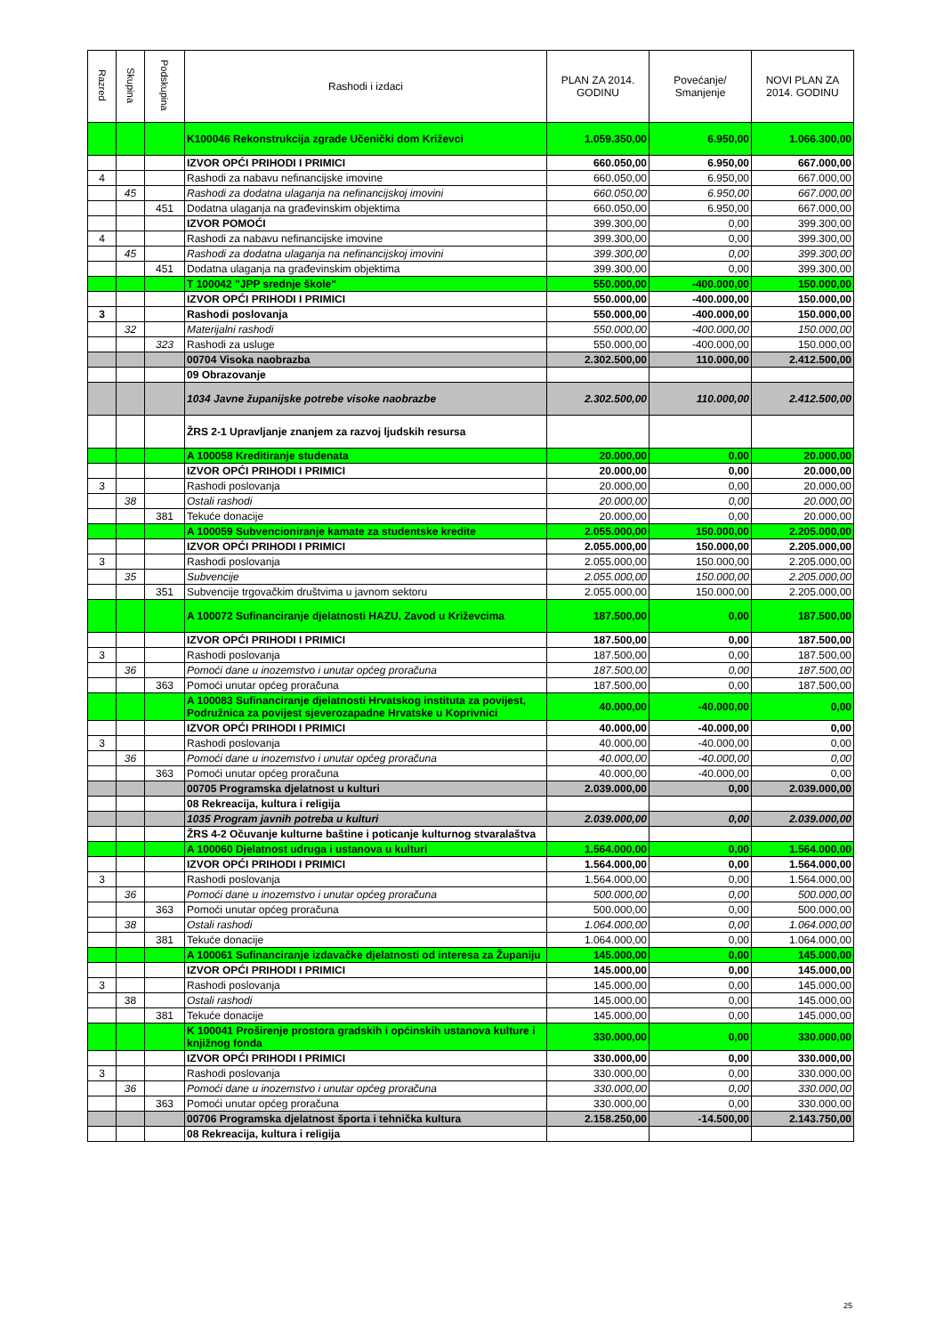| Razred | Skupina | Podskupina | Rashodi i izdaci | PLAN ZA 2014. GODINU | Povećanje/ Smanjenje | NOVI PLAN ZA 2014. GODINU |
| --- | --- | --- | --- | --- | --- | --- |
| | | | K100046 Rekonstrukcija zgrade Učenički dom Križevci | 1.059.350,00 | 6.950,00 | 1.066.300,00 |
| | | | IZVOR OPĆI PRIHODI I PRIMICI | 660.050,00 | 6.950,00 | 667.000,00 |
| 4 | | | Rashodi za nabavu nefinancijske imovine | 660.050,00 | 6.950,00 | 667.000,00 |
| | 45 | | Rashodi za dodatna ulaganja na nefinancijskoj imovini | 660.050,00 | 6.950,00 | 667.000,00 |
| | | 451 | Dodatna ulaganja na građevinskim objektima | 660.050,00 | 6.950,00 | 667.000,00 |
| | | | IZVOR POMOĆI | 399.300,00 | 0,00 | 399.300,00 |
| 4 | | | Rashodi za nabavu nefinancijske imovine | 399.300,00 | 0,00 | 399.300,00 |
| | 45 | | Rashodi za dodatna ulaganja na nefinancijskoj imovini | 399.300,00 | 0,00 | 399.300,00 |
| | | 451 | Dodatna ulaganja na građevinskim objektima | 399.300,00 | 0,00 | 399.300,00 |
| | | | T 100042 "JPP srednje škole" | 550.000,00 | -400.000,00 | 150.000,00 |
| | | | IZVOR OPĆI PRIHODI I PRIMICI | 550.000,00 | -400.000,00 | 150.000,00 |
| 3 | | | Rashodi poslovanja | 550.000,00 | -400.000,00 | 150.000,00 |
| | 32 | | Materijalni rashodi | 550.000,00 | -400.000,00 | 150.000,00 |
| | | 323 | Rashodi za usluge | 550.000,00 | -400.000,00 | 150.000,00 |
| | | | 00704 Visoka naobrazba | 2.302.500,00 | 110.000,00 | 2.412.500,00 |
| | | | 09 Obrazovanje | | | |
| | | | 1034 Javne županijske potrebe visoke naobrazbe | 2.302.500,00 | 110.000,00 | 2.412.500,00 |
| | | | ŽRS 2-1 Upravljanje znanjem za razvoj ljudskih resursa | | | |
| | | | A 100058 Kreditiranje studenata | 20.000,00 | 0,00 | 20.000,00 |
| | | | IZVOR OPĆI PRIHODI I PRIMICI | 20.000,00 | 0,00 | 20.000,00 |
| 3 | | | Rashodi poslovanja | 20.000,00 | 0,00 | 20.000,00 |
| | 38 | | Ostali rashodi | 20.000,00 | 0,00 | 20.000,00 |
| | | 381 | Tekuće donacije | 20.000,00 | 0,00 | 20.000,00 |
| | | | A 100059 Subvencioniranje kamate za studentske kredite | 2.055.000,00 | 150.000,00 | 2.205.000,00 |
| | | | IZVOR OPĆI PRIHODI I PRIMICI | 2.055.000,00 | 150.000,00 | 2.205.000,00 |
| 3 | | | Rashodi poslovanja | 2.055.000,00 | 150.000,00 | 2.205.000,00 |
| | 35 | | Subvencije | 2.055.000,00 | 150.000,00 | 2.205.000,00 |
| | | 351 | Subvencije trgovačkim društvima u javnom sektoru | 2.055.000,00 | 150.000,00 | 2.205.000,00 |
| | | | A 100072 Sufinanciranje djelatnosti HAZU, Zavod u Križevcima | 187.500,00 | 0,00 | 187.500,00 |
| | | | IZVOR OPĆI PRIHODI I PRIMICI | 187.500,00 | 0,00 | 187.500,00 |
| 3 | | | Rashodi poslovanja | 187.500,00 | 0,00 | 187.500,00 |
| | 36 | | Pomoći dane u inozemstvo i unutar općeg proračuna | 187.500,00 | 0,00 | 187.500,00 |
| | | 363 | Pomoći unutar općeg proračuna | 187.500,00 | 0,00 | 187.500,00 |
| | | | A 100083 Sufinanciranje djelatnosti Hrvatskog instituta za povijest, Podružnica za povijest sjeverozapadne Hrvatske u Koprivnici | 40.000,00 | -40.000,00 | 0,00 |
| | | | IZVOR OPĆI PRIHODI I PRIMICI | 40.000,00 | -40.000,00 | 0,00 |
| 3 | | | Rashodi poslovanja | 40.000,00 | -40.000,00 | 0,00 |
| | 36 | | Pomoći dane u inozemstvo i unutar općeg proračuna | 40.000,00 | -40.000,00 | 0,00 |
| | | 363 | Pomoći unutar općeg proračuna | 40.000,00 | -40.000,00 | 0,00 |
| | | | 00705 Programska djelatnost u kulturi | 2.039.000,00 | 0,00 | 2.039.000,00 |
| | | | 08 Rekreacija, kultura i religija | | | |
| | | | 1035 Program javnih potreba u kulturi | 2.039.000,00 | 0,00 | 2.039.000,00 |
| | | | ŽRS 4-2 Očuvanje kulturne baštine i poticanje kulturnog stvaralaštva | | | |
| | | | A 100060 Djelatnost udruga i ustanova u kulturi | 1.564.000,00 | 0,00 | 1.564.000,00 |
| | | | IZVOR OPĆI PRIHODI I PRIMICI | 1.564.000,00 | 0,00 | 1.564.000,00 |
| 3 | | | Rashodi poslovanja | 1.564.000,00 | 0,00 | 1.564.000,00 |
| | 36 | | Pomoći dane u inozemstvo i unutar općeg proračuna | 500.000,00 | 0,00 | 500.000,00 |
| | | 363 | Pomoći unutar općeg proračuna | 500.000,00 | 0,00 | 500.000,00 |
| | 38 | | Ostali rashodi | 1.064.000,00 | 0,00 | 1.064.000,00 |
| | | 381 | Tekuće donacije | 1.064.000,00 | 0,00 | 1.064.000,00 |
| | | | A 100061 Sufinanciranje izdavačke djelatnosti od interesa za Županiju | 145.000,00 | 0,00 | 145.000,00 |
| | | | IZVOR OPĆI PRIHODI I PRIMICI | 145.000,00 | 0,00 | 145.000,00 |
| 3 | | | Rashodi poslovanja | 145.000,00 | 0,00 | 145.000,00 |
| | 38 | | Ostali rashodi | 145.000,00 | 0,00 | 145.000,00 |
| | | 381 | Tekuće donacije | 145.000,00 | 0,00 | 145.000,00 |
| | | | K 100041 Proširenje prostora gradskih i općinskih ustanova kulture i knjižnog fonda | 330.000,00 | 0,00 | 330.000,00 |
| | | | IZVOR OPĆI PRIHODI I PRIMICI | 330.000,00 | 0,00 | 330.000,00 |
| 3 | | | Rashodi poslovanja | 330.000,00 | 0,00 | 330.000,00 |
| | 36 | | Pomoći dane u inozemstvo i unutar općeg proračuna | 330.000,00 | 0,00 | 330.000,00 |
| | | 363 | Pomoći unutar općeg proračuna | 330.000,00 | 0,00 | 330.000,00 |
| | | | 00706 Programska djelatnost športa i tehnička kultura | 2.158.250,00 | -14.500,00 | 2.143.750,00 |
| | | | 08 Rekreacija, kultura i religija | | | |
25